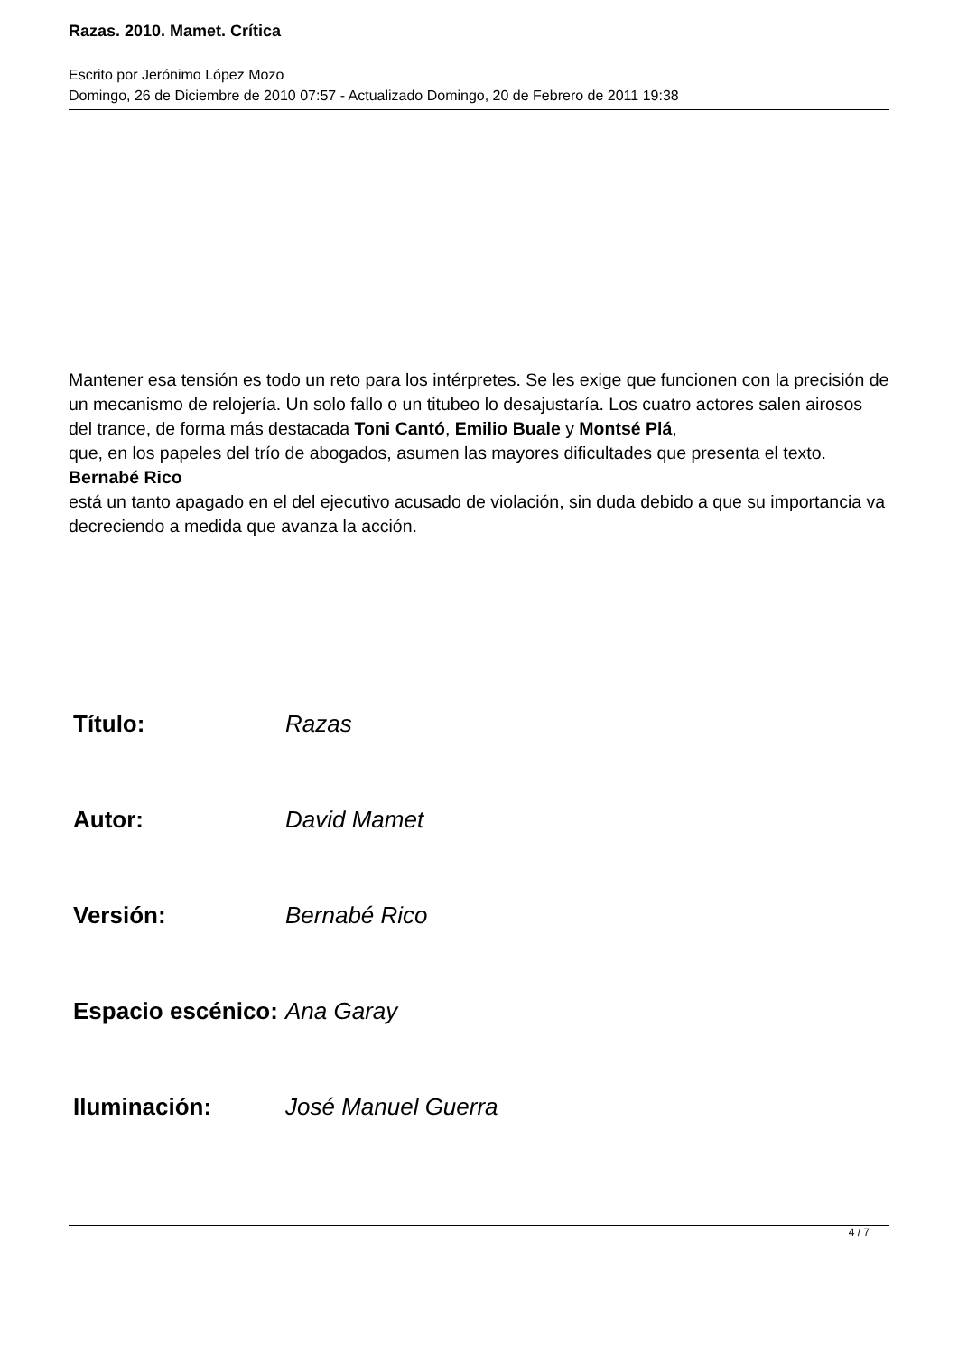Razas. 2010. Mamet. Crítica
Escrito por Jerónimo López Mozo
Domingo, 26 de Diciembre de 2010 07:57 - Actualizado Domingo, 20 de Febrero de 2011 19:38
Mantener esa tensión es todo un reto para los intérpretes. Se les exige que funcionen con la precisión de un mecanismo de relojería. Un solo fallo o un titubeo lo desajustaría. Los cuatro actores salen airosos del trance, de forma más destacada Toni Cantó, Emilio Buale y Montsé Plá,
que, en los papeles del trío de abogados, asumen las mayores dificultades que presenta el texto.
Bernabé Rico
está un tanto apagado en el del ejecutivo acusado de violación, sin duda debido a que su importancia va decreciendo a medida que avanza la acción.
| Título: | Razas |
| Autor: | David Mamet |
| Versión: | Bernabé Rico |
| Espacio escénico: | Ana Garay |
| Iluminación: | José Manuel Guerra |
4 / 7